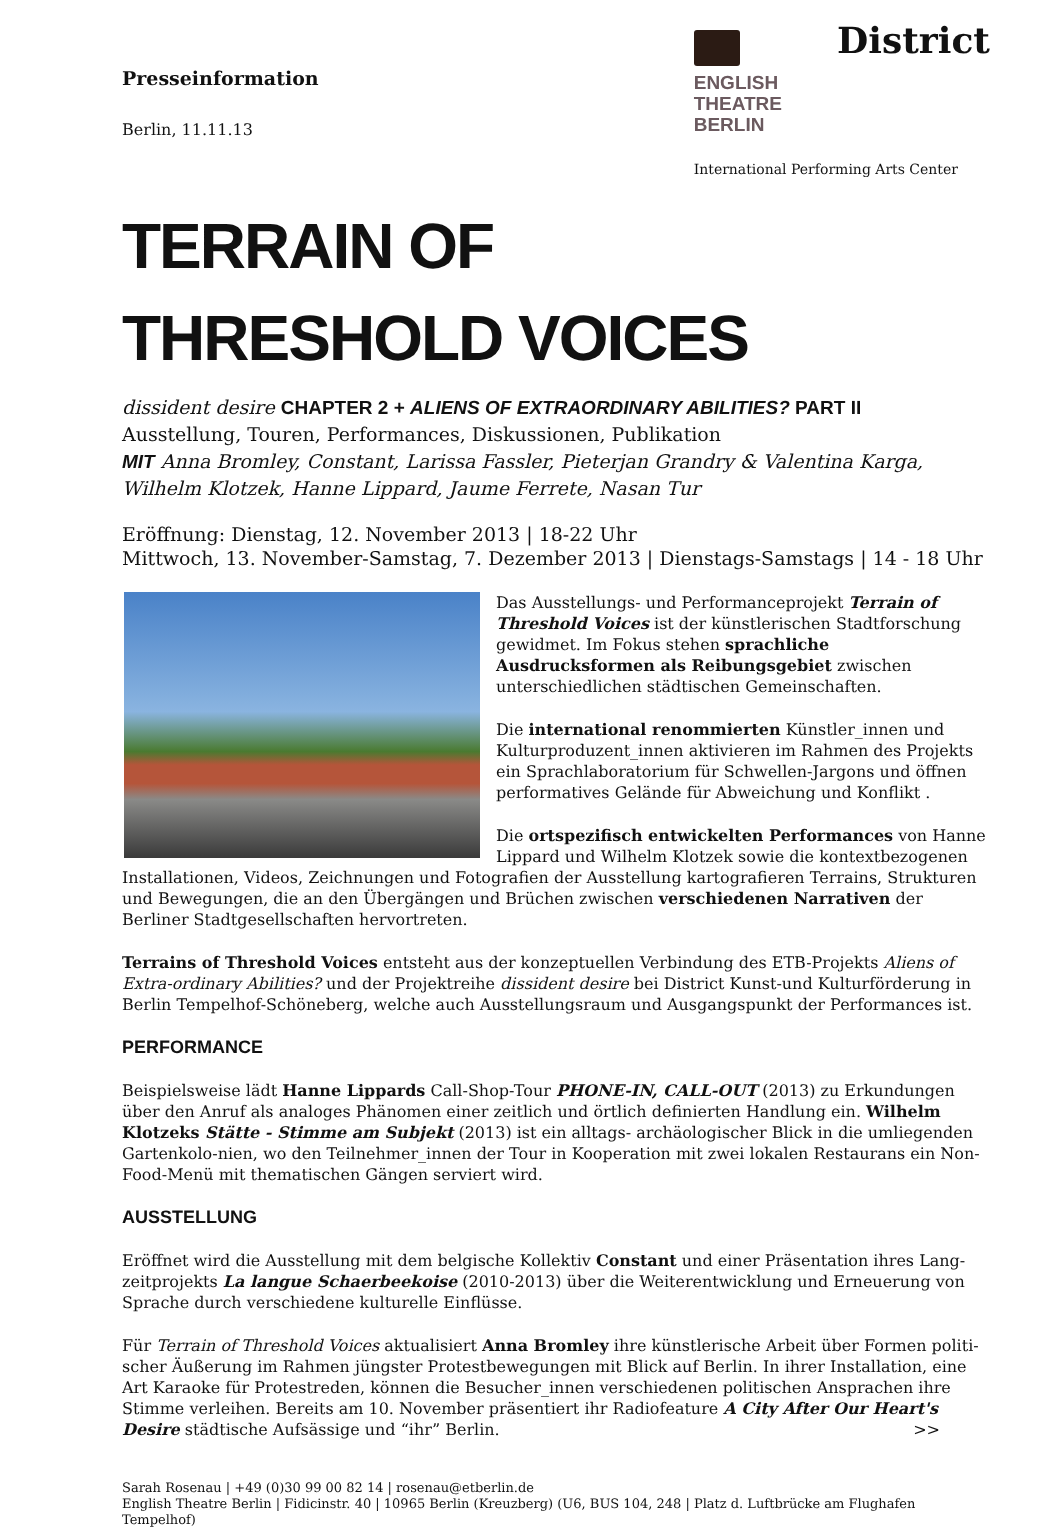Presseinformation
Berlin, 11.11.13
ENGLISH
THEATRE
BERLIN
District
International Performing Arts Center
TERRAIN OF
THRESHOLD VOICES
dissident desire CHAPTER 2 + ALIENS OF EXTRAORDINARY ABILITIES? PART II
Ausstellung, Touren, Performances, Diskussionen, Publikation
MIT Anna Bromley, Constant, Larissa Fassler, Pieterjan Grandry & Valentina Karga, Wilhelm Klotzek, Hanne Lippard, Jaume Ferrete, Nasan Tur
Eröffnung: Dienstag, 12. November 2013 | 18-22 Uhr
Mittwoch, 13. November-Samstag, 7. Dezember 2013 | Dienstags-Samstags | 14 - 18 Uhr
Das Ausstellungs- und Performanceprojekt Terrain of Threshold Voices ist der künstlerischen Stadtforschung gewidmet. Im Fokus stehen sprachliche Ausdrucksformen als Reibungsgebiet zwischen unterschiedlichen städtischen Gemeinschaften.
Die international renommierten Künstler_innen und Kulturproduzent_innen aktivieren im Rahmen des Projekts ein Sprachlaboratorium für Schwellen-Jargons und öffnen performatives Gelände für Abweichung und Konflikt .
Die ortspezifisch entwickelten Performances von Hanne Lippard und Wilhelm Klotzek sowie die kontextbezogenen Installationen, Videos, Zeichnungen und Fotografien der Ausstellung kartografieren Terrains, Strukturen und Bewegungen, die an den Übergängen und Brüchen zwischen verschiedenen Narrativen der Berliner Stadtgesellschaften hervortreten.
Terrains of Threshold Voices entsteht aus der konzeptuellen Verbindung des ETB-Projekts Aliens of Extra-ordinary Abilities? und der Projektreihe dissident desire bei District Kunst-und Kulturförderung in Berlin Tempelhof-Schöneberg, welche auch Ausstellungsraum und Ausgangspunkt der Performances ist.
PERFORMANCE
Beispielsweise lädt Hanne Lippards Call-Shop-Tour PHONE-IN, CALL-OUT (2013) zu Erkundungen über den Anruf als analoges Phänomen einer zeitlich und örtlich definierten Handlung ein. Wilhelm Klotzeks Stätte - Stimme am Subjekt (2013) ist ein alltags- archäologischer Blick in die umliegenden Gartenkolo-nien, wo den Teilnehmer_innen der Tour in Kooperation mit zwei lokalen Restaurans ein Non-Food-Menü mit thematischen Gängen serviert wird.
AUSSTELLUNG
Eröffnet wird die Ausstellung mit dem belgische Kollektiv Constant und einer Präsentation ihres Lang-zeitprojekts La langue Schaerbeekoise (2010-2013) über die Weiterentwicklung und Erneuerung von Sprache durch verschiedene kulturelle Einflüsse.
Für Terrain of Threshold Voices aktualisiert Anna Bromley ihre künstlerische Arbeit über Formen politi-scher Äußerung im Rahmen jüngster Protestbewegungen mit Blick auf Berlin. In ihrer Installation, eine Art Karaoke für Protestreden, können die Besucher_innen verschiedenen politischen Ansprachen ihre Stimme verleihen. Bereits am 10. November präsentiert ihr Radiofeature A City After Our Heart's Desire städtische Aufsässige und “ihr” Berlin. >>
Sarah Rosenau | +49 (0)30 99 00 82 14 | rosenau@etberlin.de
English Theatre Berlin | Fidicinstr. 40 | 10965 Berlin (Kreuzberg) (U6, BUS 104, 248 | Platz d. Luftbrücke am Flughafen Tempelhof)